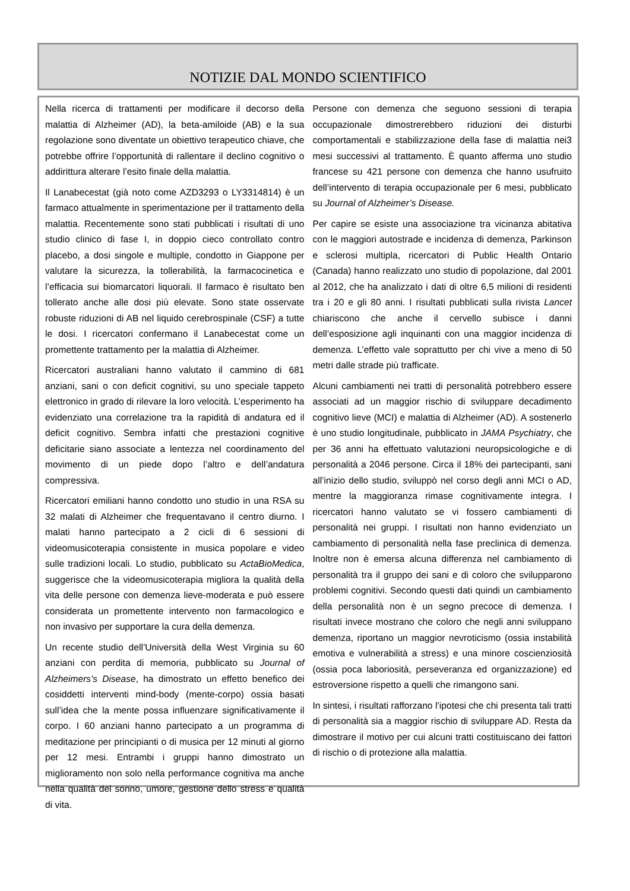NOTIZIE DAL MONDO SCIENTIFICO
Nella ricerca di trattamenti per modificare il decorso della malattia di Alzheimer (AD), la beta-amiloide (AB) e la sua regolazione sono diventate un obiettivo terapeutico chiave, che potrebbe offrire l’opportunità di rallentare il declino cognitivo o addirittura alterare l’esito finale della malattia.
Il Lanabecestat (già noto come AZD3293 o LY3314814) è un farmaco attualmente in sperimentazione per il trattamento della malattia. Recentemente sono stati pubblicati i risultati di uno studio clinico di fase I, in doppio cieco controllato contro placebo, a dosi singole e multiple, condotto in Giappone per valutare la sicurezza, la tollerabilità, la farmacocinetica e l’efficacia sui biomarcatori liquorali. Il farmaco è risultato ben tollerato anche alle dosi più elevate. Sono state osservate robuste riduzioni di AB nel liquido cerebrospinale (CSF) a tutte le dosi. I ricercatori confermano il Lanabecestat come un promettente trattamento per la malattia di Alzheimer.
Ricercatori australiani hanno valutato il cammino di 681 anziani, sani o con deficit cognitivi, su uno speciale tappeto elettronico in grado di rilevare la loro velocità. L’esperimento ha evidenziato una correlazione tra la rapidità di andatura ed il deficit cognitivo. Sembra infatti che prestazioni cognitive deficitarie siano associate a lentezza nel coordinamento del movimento di un piede dopo l’altro e dell’andatura compressiva.
Ricercatori emiliani hanno condotto uno studio in una RSA su 32 malati di Alzheimer che frequentavano il centro diurno. I malati hanno partecipato a 2 cicli di 6 sessioni di videomusicoterapia consistente in musica popolare e video sulle tradizioni locali. Lo studio, pubblicato su ActaBioMedica, suggerisce che la videomusicoterapia migliora la qualità della vita delle persone con demenza lieve-moderata e può essere considerata un promettente intervento non farmacologico e non invasivo per supportare la cura della demenza.
Un recente studio dell’Università della West Virginia su 60 anziani con perdita di memoria, pubblicato su Journal of Alzheimers’s Disease, ha dimostrato un effetto benefico dei cosiddetti interventi mind-body (mente-corpo) ossia basati sull’idea che la mente possa influenzare significativamente il corpo. I 60 anziani hanno partecipato a un programma di meditazione per principianti o di musica per 12 minuti al giorno per 12 mesi. Entrambi i gruppi hanno dimostrato un miglioramento non solo nella performance cognitiva ma anche nella qualità del sonno, umore, gestione dello stress e qualità di vita.
Persone con demenza che seguono sessioni di terapia occupazionale dimostrerebbero riduzioni dei disturbi comportamentali e stabilizzazione della fase di malattia nei3 mesi successivi al trattamento. È quanto afferma uno studio francese su 421 persone con demenza che hanno usufruito dell’intervento di terapia occupazionale per 6 mesi, pubblicato su Journal of Alzheimer’s Disease.
Per capire se esiste una associazione tra vicinanza abitativa con le maggiori autostrade e incidenza di demenza, Parkinson e sclerosi multipla, ricercatori di Public Health Ontario (Canada) hanno realizzato uno studio di popolazione, dal 2001 al 2012, che ha analizzato i dati di oltre 6,5 milioni di residenti tra i 20 e gli 80 anni. I risultati pubblicati sulla rivista Lancet chiariscono che anche il cervello subisce i danni dell’esposizione agli inquinanti con una maggior incidenza di demenza. L’effetto vale soprattutto per chi vive a meno di 50 metri dalle strade più trafficate.
Alcuni cambiamenti nei tratti di personalità potrebbero essere associati ad un maggior rischio di sviluppare decadimento cognitivo lieve (MCI) e malattia di Alzheimer (AD). A sostenerlo è uno studio longitudinale, pubblicato in JAMA Psychiatry, che per 36 anni ha effettuato valutazioni neuropsicologiche e di personalità a 2046 persone. Circa il 18% dei partecipanti, sani all’inizio dello studio, sviluppò nel corso degli anni MCI o AD, mentre la maggioranza rimase cognitivamente integra. I ricercatori hanno valutato se vi fossero cambiamenti di personalità nei gruppi. I risultati non hanno evidenziato un cambiamento di personalità nella fase preclinica di demenza. Inoltre non è emersa alcuna differenza nel cambiamento di personalità tra il gruppo dei sani e di coloro che svilupparono problemi cognitivi. Secondo questi dati quindi un cambiamento della personalità non è un segno precoce di demenza. I risultati invece mostrano che coloro che negli anni sviluppano demenza, riportano un maggior nevroticismo (ossia instabilità emotiva e vulnerabilità a stress) e una minore coscienziosità (ossia poca laboriosità, perseveranza ed organizzazione) ed estroversione rispetto a quelli che rimangono sani.
In sintesi, i risultati rafforzano l’ipotesi che chi presenta tali tratti di personalità sia a maggior rischio di sviluppare AD. Resta da dimostrare il motivo per cui alcuni tratti costituiscano dei fattori di rischio o di protezione alla malattia.